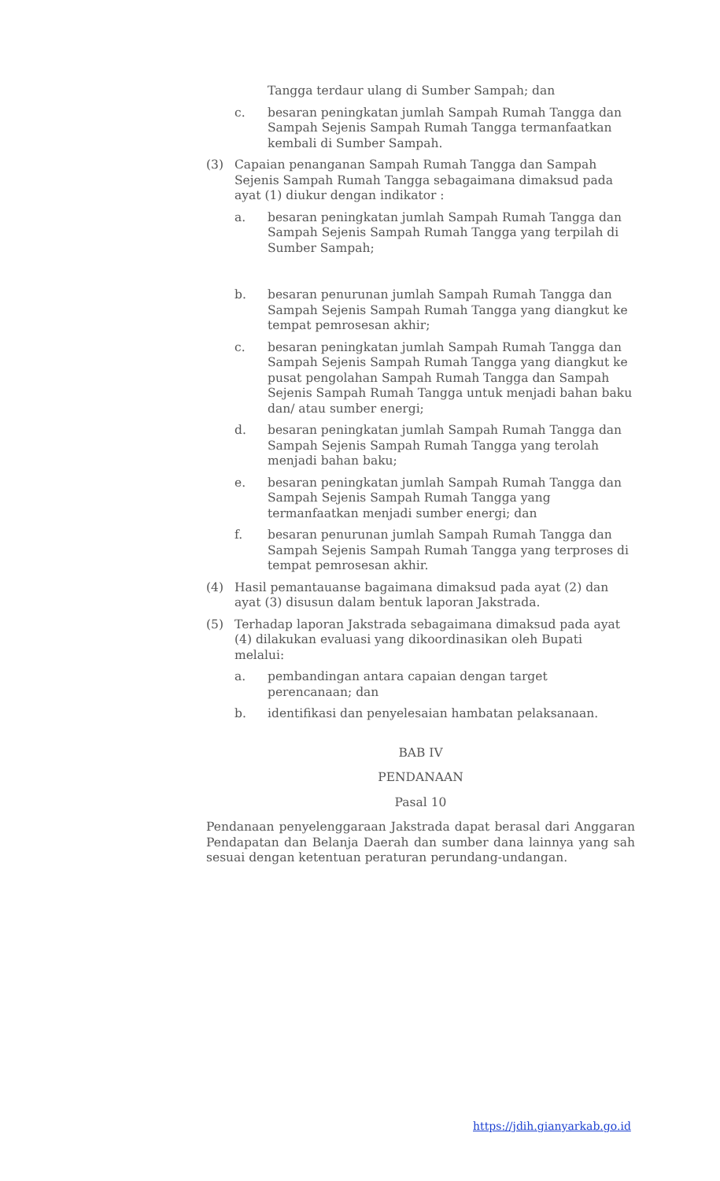Tangga terdaur ulang di Sumber Sampah; dan
c. besaran peningkatan jumlah Sampah Rumah Tangga dan Sampah Sejenis Sampah Rumah Tangga termanfaatkan kembali di Sumber Sampah.
(3) Capaian penanganan Sampah Rumah Tangga dan Sampah Sejenis Sampah Rumah Tangga sebagaimana dimaksud pada ayat (1) diukur dengan indikator :
a. besaran peningkatan jumlah Sampah Rumah Tangga dan Sampah Sejenis Sampah Rumah Tangga yang terpilah di Sumber Sampah;
b. besaran penurunan jumlah Sampah Rumah Tangga dan Sampah Sejenis Sampah Rumah Tangga yang diangkut ke tempat pemrosesan akhir;
c. besaran peningkatan jumlah Sampah Rumah Tangga dan Sampah Sejenis Sampah Rumah Tangga yang diangkut ke pusat pengolahan Sampah Rumah Tangga dan Sampah Sejenis Sampah Rumah Tangga untuk menjadi bahan baku dan/ atau sumber energi;
d. besaran peningkatan jumlah Sampah Rumah Tangga dan Sampah Sejenis Sampah Rumah Tangga yang terolah menjadi bahan baku;
e. besaran peningkatan jumlah Sampah Rumah Tangga dan Sampah Sejenis Sampah Rumah Tangga yang termanfaatkan menjadi sumber energi; dan
f. besaran penurunan jumlah Sampah Rumah Tangga dan Sampah Sejenis Sampah Rumah Tangga yang terproses di tempat pemrosesan akhir.
(4) Hasil pemantauanse bagaimana dimaksud pada ayat (2) dan ayat (3) disusun dalam bentuk laporan Jakstrada.
(5) Terhadap laporan Jakstrada sebagaimana dimaksud pada ayat (4) dilakukan evaluasi yang dikoordinasikan oleh Bupati melalui:
a. pembandingan antara capaian dengan target perencanaan; dan
b. identifikasi dan penyelesaian hambatan pelaksanaan.
BAB IV
PENDANAAN
Pasal 10
Pendanaan penyelenggaraan Jakstrada dapat berasal dari Anggaran Pendapatan dan Belanja Daerah dan sumber dana lainnya yang sah sesuai dengan ketentuan peraturan perundang-undangan.
https://jdih.gianyarkab.go.id